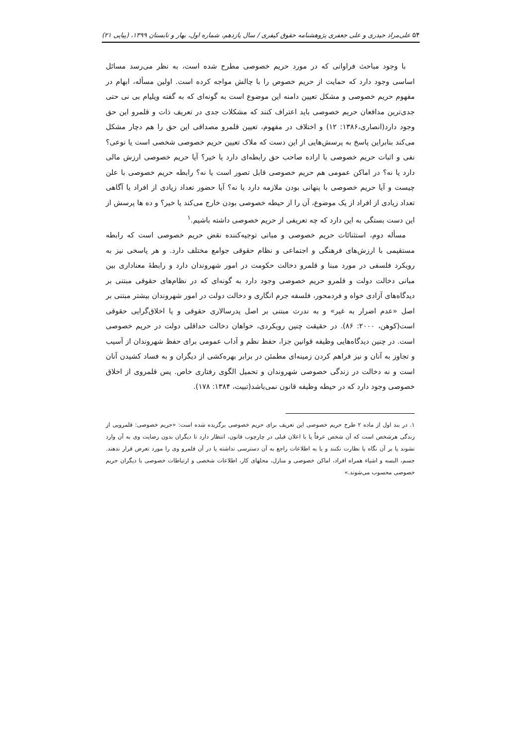۵۴ علی‌مراد حیدری و علی جعفری پژوهشنامه حقوق کیفری / سال یازدهم، شماره اول، بهار و تابستان ۱۳۹۹، (پیاپی ۲۱)
با وجود مباحث فراوانی که در مورد حریم خصوصی مطرح شده است، به نظر می‌رسد مسائل اساسی وجود دارد که حمایت از حریم خصوص را با چالش مواجه کرده است. اولین مسأله، ابهام در مفهوم حریم خصوصی و مشکل تعیین دامنه این موضوع است به گونه‌ای که به گفته ویلیام بی نی حتی جدی‌ترین مدافعان حریم خصوصی باید اعتراف کنند که مشکلات جدی در تعریف ذات و قلمرو این حق وجود دارد(انصاری،۱۳۸۶: ۱۲) و اختلاف در مفهوم، تعیین قلمرو مصداقی این حق را هم دچار مشکل می‌کند بنابراین پاسخ به پرسش‌هایی از این دست که ملاک تعیین حریم خصوصی شخصی است یا نوعی؟ نفی و اثبات حریم خصوصی با اراده صاحب حق رابطه‌ای دارد یا خیر؟ آیا حریم خصوصی ارزش مالی دارد یا نه؟ در اماکن عمومی هم حریم خصوصی قابل تصور است یا نه؟ رابطه حریم خصوصی با علن چیست و آیا حریم خصوصی با پنهانی بودن ملازمه دارد یا نه؟ آیا حضور تعداد زیادی از افراد یا آگاهی تعداد زیادی از افراد از یک موضوع، آن را از حیطه خصوصی بودن خارج می‌کند یا خیر؟ و ده ها پرسش از این دست بستگی به این دارد که چه تعریفی از حریم خصوصی داشته باشیم.<sup>۱</sup>
مسأله دوم، استثنائات حریم خصوصی و مبانی توجیه‌کننده نقض حریم خصوصی است که رابطه مستقیمی با ارزش‌های فرهنگی و اجتماعی و نظام حقوقی جوامع مختلف دارد. و هر پاسخی نیز به رویکرد فلسفی در مورد مبنا و قلمرو دخالت حکومت در امور شهروندان دارد و رابطهٔ معناداری بین مبانی دخالت دولت و قلمرو حریم خصوصی وجود دارد به گونه‌ای که در نظام‌های حقوقی مبتنی بر دیدگاه‌های آزادی خواه و فردمحور، فلسفه جرم انگاری و دخالت دولت در امور شهروندان بیشتر مبتنی بر اصل «عدم اضرار به غیر» و به ندرت مبتنی بر اصل پدرسالاری حقوقی و یا اخلاق‌گرایی حقوقی است(کوهن، ۲۰۰۰: ۸۶). در حقیقت چنین رویکردی، خواهان دخالت حداقلی دولت در حریم خصوصی است. در چنین دیدگاه‌هایی وظیفه قوانین جزا، حفظ نظم و آداب عمومی برای حفظ شهروندان از آسیب و تجاوز به آنان و نیز فراهم کردن زمینه‌ای مطمئن در برابر بهره‌کشی از دیگران و به فساد کشیدن آنان است و نه دخالت در زندگی خصوصی شهروندان و تحمیل الگوی رفتاری خاص. پس قلمروی از اخلاق خصوصی وجود دارد که در حیطه وظیفه قانون نمی‌باشد(تبیت، ۱۳۸۴: ۱۷۸).
۱. در بند اول از ماده ۲ طرح حریم خصوصی این تعریف برای حریم خصوصی برگزیده شده است: «حریم خصوصی: قلمرویی از زندگی هرشخص است که آن شخص عرفاً یا با اعلان قبلی در چارچوب قانون، انتظار دارد تا دیگران بدون رضایت وی به آن وارد نشوند یا بر آن نگاه یا نظارت نکنند و یا به اطلاعات راجع به آن دسترسی نداشته یا در آن قلمرو وی را مورد تعرض قرار ندهند. جسم، البسه و اشیاء همراه افراد، اماکن خصوصی و منازل، محلهای کار، اطلاعات شخصی و ارتباطات خصوصی با دیگران حریم خصوصی محسوب می‌شوند.»